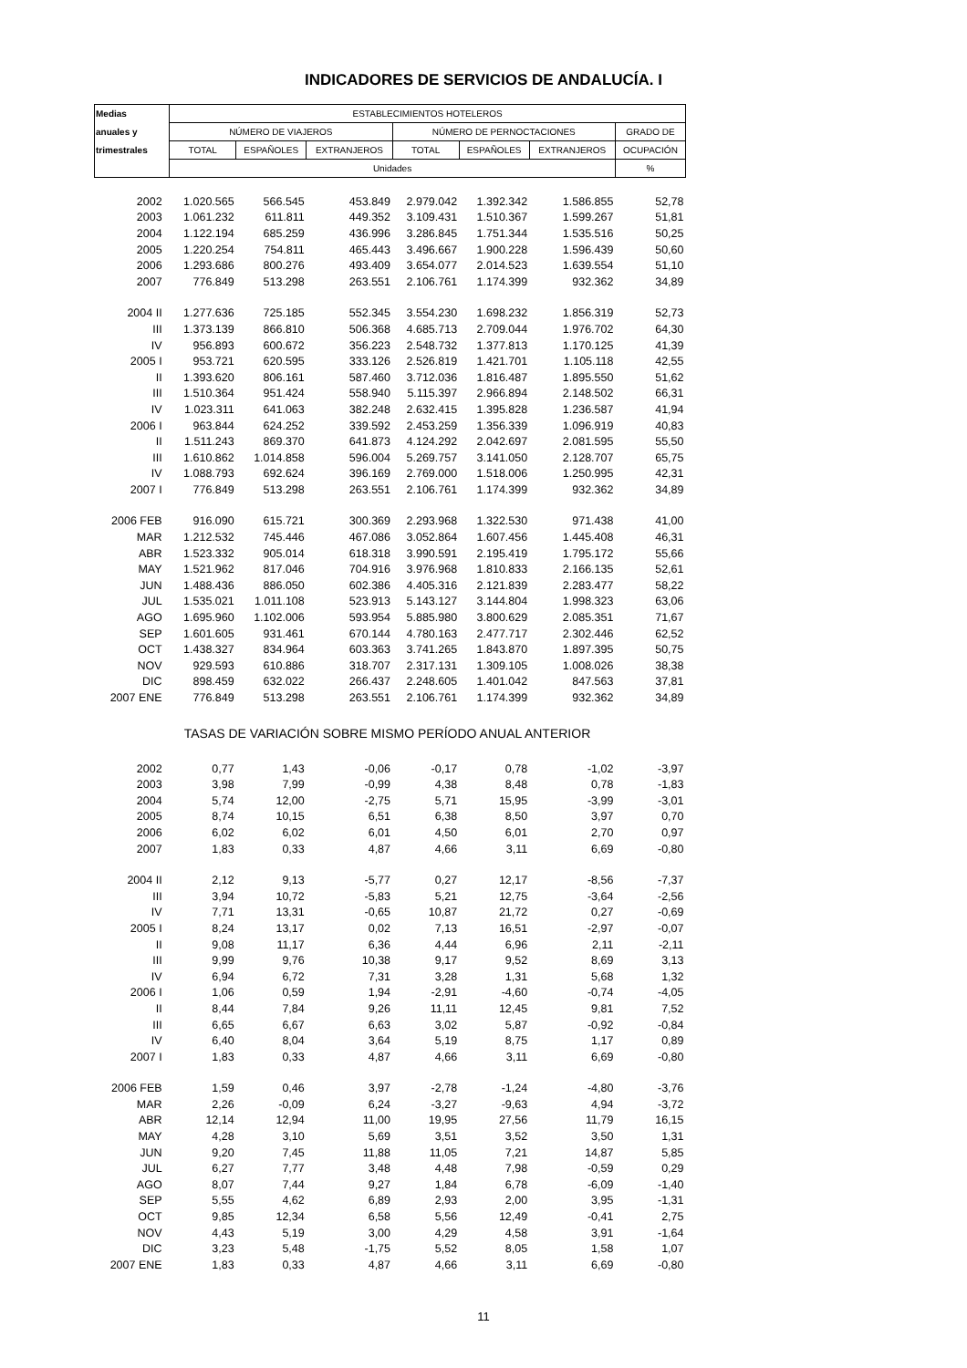INDICADORES DE SERVICIOS DE ANDALUCÍA. I
| Medias | ESTABLECIMIENTOS HOTELEROS | | | | | | |
| --- | --- | --- | --- | --- | --- | --- | --- |
| anuales y | NÚMERO DE VIAJEROS | | | NÚMERO DE PERNOCTACIONES | | | GRADO DE |
| trimestrales | TOTAL | ESPAÑOLES | EXTRANJEROS | TOTAL | ESPAÑOLES | EXTRANJEROS | OCUPACIÓN |
| | Unidades | | | | | | % |
| 2002 | 1.020.565 | 566.545 | 453.849 | 2.979.042 | 1.392.342 | 1.586.855 | 52,78 |
| 2003 | 1.061.232 | 611.811 | 449.352 | 3.109.431 | 1.510.367 | 1.599.267 | 51,81 |
| 2004 | 1.122.194 | 685.259 | 436.996 | 3.286.845 | 1.751.344 | 1.535.516 | 50,25 |
| 2005 | 1.220.254 | 754.811 | 465.443 | 3.496.667 | 1.900.228 | 1.596.439 | 50,60 |
| 2006 | 1.293.686 | 800.276 | 493.409 | 3.654.077 | 2.014.523 | 1.639.554 | 51,10 |
| 2007 | 776.849 | 513.298 | 263.551 | 2.106.761 | 1.174.399 | 932.362 | 34,89 |
| 2004 II | 1.277.636 | 725.185 | 552.345 | 3.554.230 | 1.698.232 | 1.856.319 | 52,73 |
| III | 1.373.139 | 866.810 | 506.368 | 4.685.713 | 2.709.044 | 1.976.702 | 64,30 |
| IV | 956.893 | 600.672 | 356.223 | 2.548.732 | 1.377.813 | 1.170.125 | 41,39 |
| 2005 I | 953.721 | 620.595 | 333.126 | 2.526.819 | 1.421.701 | 1.105.118 | 42,55 |
| II | 1.393.620 | 806.161 | 587.460 | 3.712.036 | 1.816.487 | 1.895.550 | 51,62 |
| III | 1.510.364 | 951.424 | 558.940 | 5.115.397 | 2.966.894 | 2.148.502 | 66,31 |
| IV | 1.023.311 | 641.063 | 382.248 | 2.632.415 | 1.395.828 | 1.236.587 | 41,94 |
| 2006 I | 963.844 | 624.252 | 339.592 | 2.453.259 | 1.356.339 | 1.096.919 | 40,83 |
| II | 1.511.243 | 869.370 | 641.873 | 4.124.292 | 2.042.697 | 2.081.595 | 55,50 |
| III | 1.610.862 | 1.014.858 | 596.004 | 5.269.757 | 3.141.050 | 2.128.707 | 65,75 |
| IV | 1.088.793 | 692.624 | 396.169 | 2.769.000 | 1.518.006 | 1.250.995 | 42,31 |
| 2007 I | 776.849 | 513.298 | 263.551 | 2.106.761 | 1.174.399 | 932.362 | 34,89 |
| 2006 FEB | 916.090 | 615.721 | 300.369 | 2.293.968 | 1.322.530 | 971.438 | 41,00 |
| MAR | 1.212.532 | 745.446 | 467.086 | 3.052.864 | 1.607.456 | 1.445.408 | 46,31 |
| ABR | 1.523.332 | 905.014 | 618.318 | 3.990.591 | 2.195.419 | 1.795.172 | 55,66 |
| MAY | 1.521.962 | 817.046 | 704.916 | 3.976.968 | 1.810.833 | 2.166.135 | 52,61 |
| JUN | 1.488.436 | 886.050 | 602.386 | 4.405.316 | 2.121.839 | 2.283.477 | 58,22 |
| JUL | 1.535.021 | 1.011.108 | 523.913 | 5.143.127 | 3.144.804 | 1.998.323 | 63,06 |
| AGO | 1.695.960 | 1.102.006 | 593.954 | 5.885.980 | 3.800.629 | 2.085.351 | 71,67 |
| SEP | 1.601.605 | 931.461 | 670.144 | 4.780.163 | 2.477.717 | 2.302.446 | 62,52 |
| OCT | 1.438.327 | 834.964 | 603.363 | 3.741.265 | 1.843.870 | 1.897.395 | 50,75 |
| NOV | 929.593 | 610.886 | 318.707 | 2.317.131 | 1.309.105 | 1.008.026 | 38,38 |
| DIC | 898.459 | 632.022 | 266.437 | 2.248.605 | 1.401.042 | 847.563 | 37,81 |
| 2007 ENE | 776.849 | 513.298 | 263.551 | 2.106.761 | 1.174.399 | 932.362 | 34,89 |
| TASAS DE VARIACIÓN SOBRE MISMO PERÍODO ANUAL ANTERIOR | | | | | | | |
| 2002 | 0,77 | 1,43 | -0,06 | -0,17 | 0,78 | -1,02 | -3,97 |
| 2003 | 3,98 | 7,99 | -0,99 | 4,38 | 8,48 | 0,78 | -1,83 |
| 2004 | 5,74 | 12,00 | -2,75 | 5,71 | 15,95 | -3,99 | -3,01 |
| 2005 | 8,74 | 10,15 | 6,51 | 6,38 | 8,50 | 3,97 | 0,70 |
| 2006 | 6,02 | 6,02 | 6,01 | 4,50 | 6,01 | 2,70 | 0,97 |
| 2007 | 1,83 | 0,33 | 4,87 | 4,66 | 3,11 | 6,69 | -0,80 |
| 2004 II | 2,12 | 9,13 | -5,77 | 0,27 | 12,17 | -8,56 | -7,37 |
| III | 3,94 | 10,72 | -5,83 | 5,21 | 12,75 | -3,64 | -2,56 |
| IV | 7,71 | 13,31 | -0,65 | 10,87 | 21,72 | 0,27 | -0,69 |
| 2005 I | 8,24 | 13,17 | 0,02 | 7,13 | 16,51 | -2,97 | -0,07 |
| II | 9,08 | 11,17 | 6,36 | 4,44 | 6,96 | 2,11 | -2,11 |
| III | 9,99 | 9,76 | 10,38 | 9,17 | 9,52 | 8,69 | 3,13 |
| IV | 6,94 | 6,72 | 7,31 | 3,28 | 1,31 | 5,68 | 1,32 |
| 2006 I | 1,06 | 0,59 | 1,94 | -2,91 | -4,60 | -0,74 | -4,05 |
| II | 8,44 | 7,84 | 9,26 | 11,11 | 12,45 | 9,81 | 7,52 |
| III | 6,65 | 6,67 | 6,63 | 3,02 | 5,87 | -0,92 | -0,84 |
| IV | 6,40 | 8,04 | 3,64 | 5,19 | 8,75 | 1,17 | 0,89 |
| 2007 I | 1,83 | 0,33 | 4,87 | 4,66 | 3,11 | 6,69 | -0,80 |
| 2006 FEB | 1,59 | 0,46 | 3,97 | -2,78 | -1,24 | -4,80 | -3,76 |
| MAR | 2,26 | -0,09 | 6,24 | -3,27 | -9,63 | 4,94 | -3,72 |
| ABR | 12,14 | 12,94 | 11,00 | 19,95 | 27,56 | 11,79 | 16,15 |
| MAY | 4,28 | 3,10 | 5,69 | 3,51 | 3,52 | 3,50 | 1,31 |
| JUN | 9,20 | 7,45 | 11,88 | 11,05 | 7,21 | 14,87 | 5,85 |
| JUL | 6,27 | 7,77 | 3,48 | 4,48 | 7,98 | -0,59 | 0,29 |
| AGO | 8,07 | 7,44 | 9,27 | 1,84 | 6,78 | -6,09 | -1,40 |
| SEP | 5,55 | 4,62 | 6,89 | 2,93 | 2,00 | 3,95 | -1,31 |
| OCT | 9,85 | 12,34 | 6,58 | 5,56 | 12,49 | -0,41 | 2,75 |
| NOV | 4,43 | 5,19 | 3,00 | 4,29 | 4,58 | 3,91 | -1,64 |
| DIC | 3,23 | 5,48 | -1,75 | 5,52 | 8,05 | 1,58 | 1,07 |
| 2007 ENE | 1,83 | 0,33 | 4,87 | 4,66 | 3,11 | 6,69 | -0,80 |
11